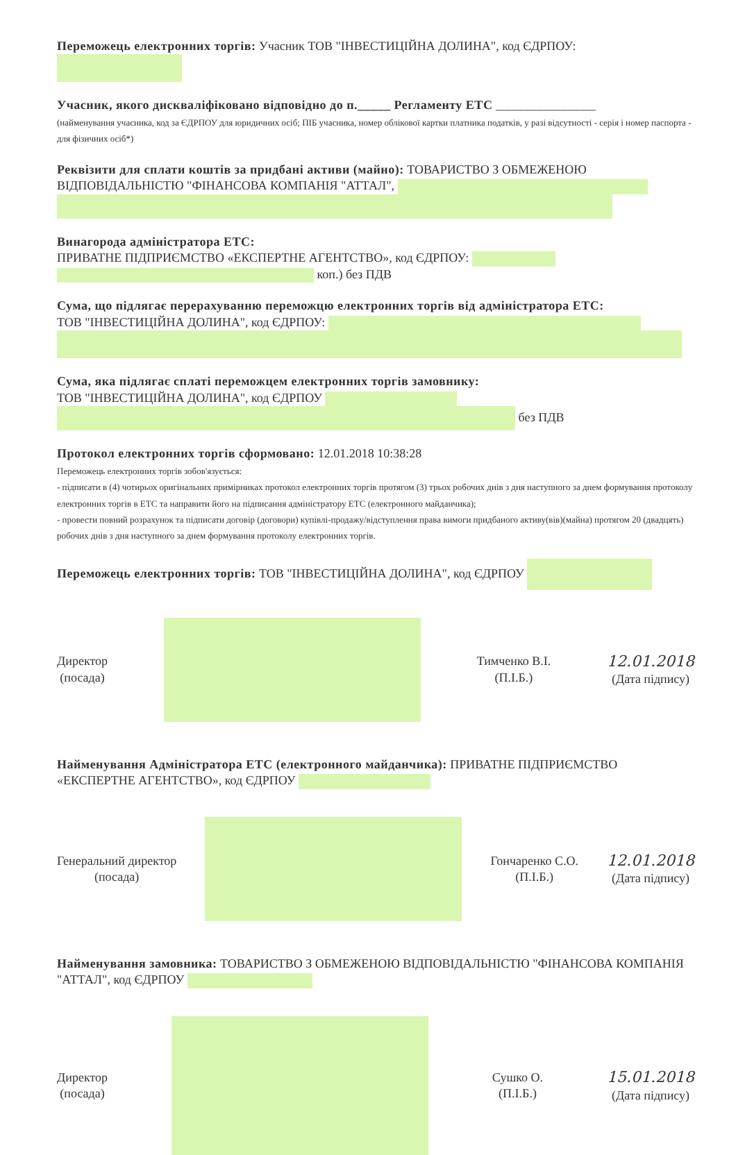Переможець електронних торгів: Учасник ТОВ "ІНВЕСТИЦІЙНА ДОЛИНА", код ЄДРПОУ:
Учасник, якого дискваліфіковано відповідно до п._____ Регламенту ЕТС ________________
(найменування учасника, код за ЄДРПОУ для юридичних осіб; ПІБ учасника, номер облікової картки платника податків, у разі відсутності - серія і номер паспорта - для фізичних осіб*)
Реквізити для сплати коштів за придбані активи (майно): ТОВАРИСТВО З ОБМЕЖЕНОЮ ВІДПОВІДАЛЬНІСТЮ "ФІНАНСОВА КОМПАНІЯ "АТТАЛ",
Винагорода адміністратора ЕТС:
ПРИВАТНЕ ПІДПРИЄМСТВО «ЕКСПЕРТНЕ АГЕНТСТВО», код ЄДРПОУ:
коп.) без ПДВ
Сума, що підлягає перерахуванню переможцю електронних торгів від адміністратора ЕТС:
ТОВ "ІНВЕСТИЦІЙНА ДОЛИНА", код ЄДРПОУ:
Сума, яка підлягає сплаті переможцем електронних торгів замовнику:
ТОВ "ІНВЕСТИЦІЙНА ДОЛИНА", код ЄДРПОУ
без ПДВ
Протокол електронних торгів сформовано: 12.01.2018 10:38:28
Переможець електронних торгів зобов'язується:
- підписати в (4) чотирьох оригінальних примірниках протокол електронних торгів протягом (3) трьох робочих днів з дня наступного за днем формування протоколу електронних торгів в ЕТС та направити його на підписання адміністратору ЕТС (електронного майданчика);
- провести повний розрахунок та підписати договір (договори) купівлі-продажу/відступлення права вимоги придбаного активу(вів)(майна) протягом 20 (двадцять) робочих днів з дня наступного за днем формування протоколу електронних торгів.
Переможець електронних торгів: ТОВ "ІНВЕСТИЦІЙНА ДОЛИНА", код ЄДРПОУ
Директор
(посада)
Тимченко В.І.
(П.І.Б.)
12.01.2018
(Дата підпису)
Найменування Адміністратора ЕТС (електронного майданчика): ПРИВАТНЕ ПІДПРИЄМСТВО «ЕКСПЕРТНЕ АГЕНТСТВО», код ЄДРПОУ
Генеральний директор
(посада)
Гончаренко С.О.
(П.І.Б.)
12.01.2018
(Дата підпису)
Найменування замовника: ТОВАРИСТВО З ОБМЕЖЕНОЮ ВІДПОВІДАЛЬНІСТЮ "ФІНАНСОВА КОМПАНІЯ "АТТАЛ", код ЄДРПОУ
Директор
(посада)
Сушко О.
(П.І.Б.)
15.01.2018
(Дата підпису)